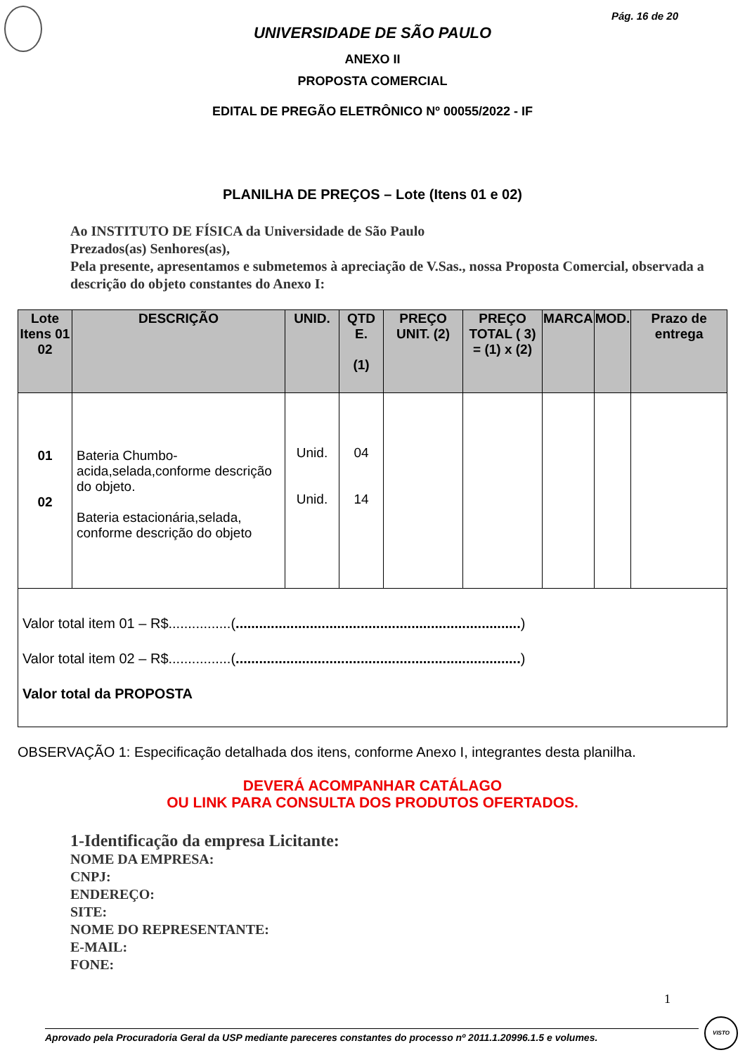Pág. 16 de 20
UNIVERSIDADE DE SÃO PAULO
ANEXO II
PROPOSTA COMERCIAL
EDITAL DE PREGÃO ELETRÔNICO Nº 00055/2022 - IF
PLANILHA DE PREÇOS – Lote (Itens 01 e 02)
Ao INSTITUTO DE FÍSICA da Universidade de São Paulo
Prezados(as) Senhores(as),
Pela presente, apresentamos e submetemos à apreciação de V.Sas., nossa Proposta Comercial, observada a descrição do objeto constantes do Anexo I:
| Lote Itens 01 02 | DESCRIÇÃO | UNID. | QTD E. (1) | PREÇO UNIT. (2) | PREÇO TOTAL ( 3) = (1) x (2) | MARCA | MOD. | Prazo de entrega |
| --- | --- | --- | --- | --- | --- | --- | --- | --- |
| 01 02 | Bateria Chumbo-acida,selada,conforme descrição do objeto. Bateria estacionária,selada, conforme descrição do objeto | Unid. Unid. | 04 14 | | | | | |
| Valor total item 01 – R$................( ......................................................................... ) Valor total item 02 – R$................( ......................................................................... ) Valor total da PROPOSTA | | | | | | | | |
OBSERVAÇÃO 1: Especificação detalhada dos itens, conforme Anexo I, integrantes desta planilha.
DEVERÁ ACOMPANHAR CATÁLAGO
OU LINK PARA CONSULTA DOS PRODUTOS OFERTADOS.
1-Identificação da empresa Licitante:
NOME DA EMPRESA:
CNPJ:
ENDEREÇO:
SITE:
NOME DO REPRESENTANTE:
E-MAIL:
FONE:
1
Aprovado pela Procuradoria Geral da USP mediante pareceres constantes do processo nº 2011.1.20996.1.5 e volumes.
VISTO